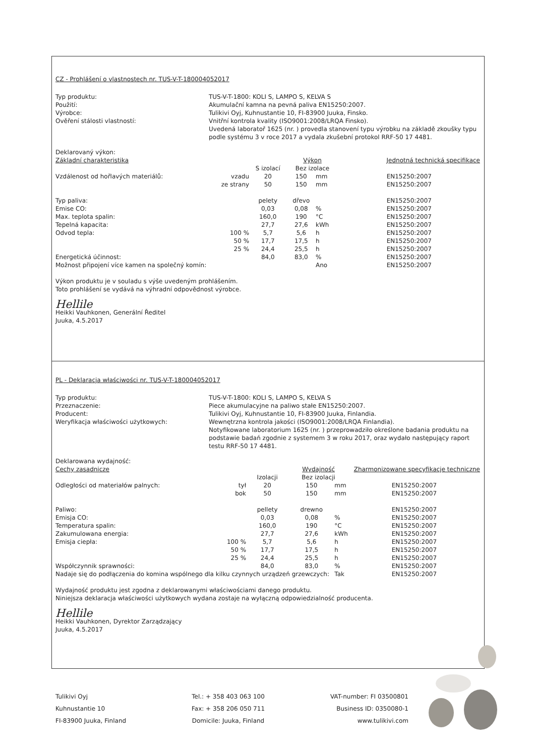CZ - Prohlášení o vlastnostech nr. TUS-V-T-180004052017
Typ produktu: TUS-V-T-1800: KOLI S, LAMPO S, KELVA S Použití: Akumulační kamna na pevná paliva EN15250:2007. Výrobce: Tulikivi Oyj, Kuhnustantie 10, FI-83900 Juuka, Finsko. Ověření stálosti vlastností: Vnitřní kontrola kvality (ISO9001:2008/LRQA Finsko).
Uvedená laboratoř 1625 (nr. ) provedla stanovení typu výrobku na základě zkoušky typu podle systému 3 v roce 2017 a vydala zkušební protokol RRF-50 17 4481.
Deklarovaný výkon:
| Základní charakteristika | | | Výkon | | Jednotná technická specifikace |
| --- | --- | --- | --- | --- | --- |
| | | S izolací | Bez izolace | | |
| Vzdálenost od hořlavých materiálů: | vzadu | 20 | 150 | mm | EN15250:2007 |
| | ze strany | 50 | 150 | mm | EN15250:2007 |
| Typ paliva: | | pelety | dřevo | | EN15250:2007 |
| Emise CO: | | 0,03 | 0,08 | % | EN15250:2007 |
| Max. teplota spalin: | | 160,0 | 190 | °C | EN15250:2007 |
| Tepelná kapacita: | | 27,7 | 27,6 | kWh | EN15250:2007 |
| Odvod tepla: | 100 % | 5,7 | 5,6 | h | EN15250:2007 |
| | 50 % | 17,7 | 17,5 | h | EN15250:2007 |
| | 25 % | 24,4 | 25,5 | h | EN15250:2007 |
| Energetická účinnost: | | 84,0 | 83,0 | % | EN15250:2007 |
| Možnost připojení více kamen na společný komín: | | | | Ano | EN15250:2007 |
Výkon produktu je v souladu s výše uvedeným prohlášením.
Toto prohlášení se vydává na výhradní odpovědnost výrobce.
Hellile
Heikki Vauhkonen, Generální Ředitel
Juuka, 4.5.2017
PL - Deklaracja właściwości nr. TUS-V-T-180004052017
Typ produktu: TUS-V-T-1800: KOLI S, LAMPO S, KELVA S Przeznaczenie: Piece akumulacyjne na paliwo stałe EN15250:2007. Producent: Tulikivi Oyj, Kuhnustantie 10, FI-83900 Juuka, Finlandia. Weryfikacja właściwości użytkowych: Wewnętrzna kontrola jakości (ISO9001:2008/LRQA Finlandia).
Notyfikowane laboratorium 1625 (nr. ) przeprowadziło określone badania produktu na podstawie badań zgodnie z systemem 3 w roku 2017, oraz wydało następujący raport testu RRF-50 17 4481.
Deklarowana wydajność:
| Cechy zasadnicze | | | Wydajność | | Zharmonizowane specyfikacje techniczne |
| --- | --- | --- | --- | --- | --- |
| | | Izolacji | Bez izolacji | | |
| Odległości od materiałów palnych: | tył | 20 | 150 | mm | EN15250:2007 |
| | bok | 50 | 150 | mm | EN15250:2007 |
| Paliwo: | | pellety | drewno | | EN15250:2007 |
| Emisja CO: | | 0,03 | 0,08 | % | EN15250:2007 |
| Temperatura spalin: | | 160,0 | 190 | °C | EN15250:2007 |
| Zakumulowana energia: | | 27,7 | 27,6 | kWh | EN15250:2007 |
| Emisja ciepła: | 100 % | 5,7 | 5,6 | h | EN15250:2007 |
| | 50 % | 17,7 | 17,5 | h | EN15250:2007 |
| | 25 % | 24,4 | 25,5 | h | EN15250:2007 |
| Współczynnik sprawności: | | 84,0 | 83,0 | % | EN15250:2007 |
| Nadaje się do podłączenia do komina wspólnego dla kilku czynnych urządzeń grzewczych: | | | | Tak | EN15250:2007 |
Wydajność produktu jest zgodna z deklarowanymi właściwościami danego produktu.
Niniejsza deklaracja właściwości użytkowych wydana zostaje na wyłączną odpowiedzialność producenta.
Hellile
Heikki Vauhkonen, Dyrektor Zarządzający
Juuka, 4.5.2017
Tulikivi Oyj
Kuhnustantie 10
FI-83900 Juuka, Finland
Tel.: + 358 403 063 100
Fax: + 358 206 050 711
Domicile: Juuka, Finland
VAT-number: FI 03500801
Business ID: 0350080-1
www.tulikivi.com